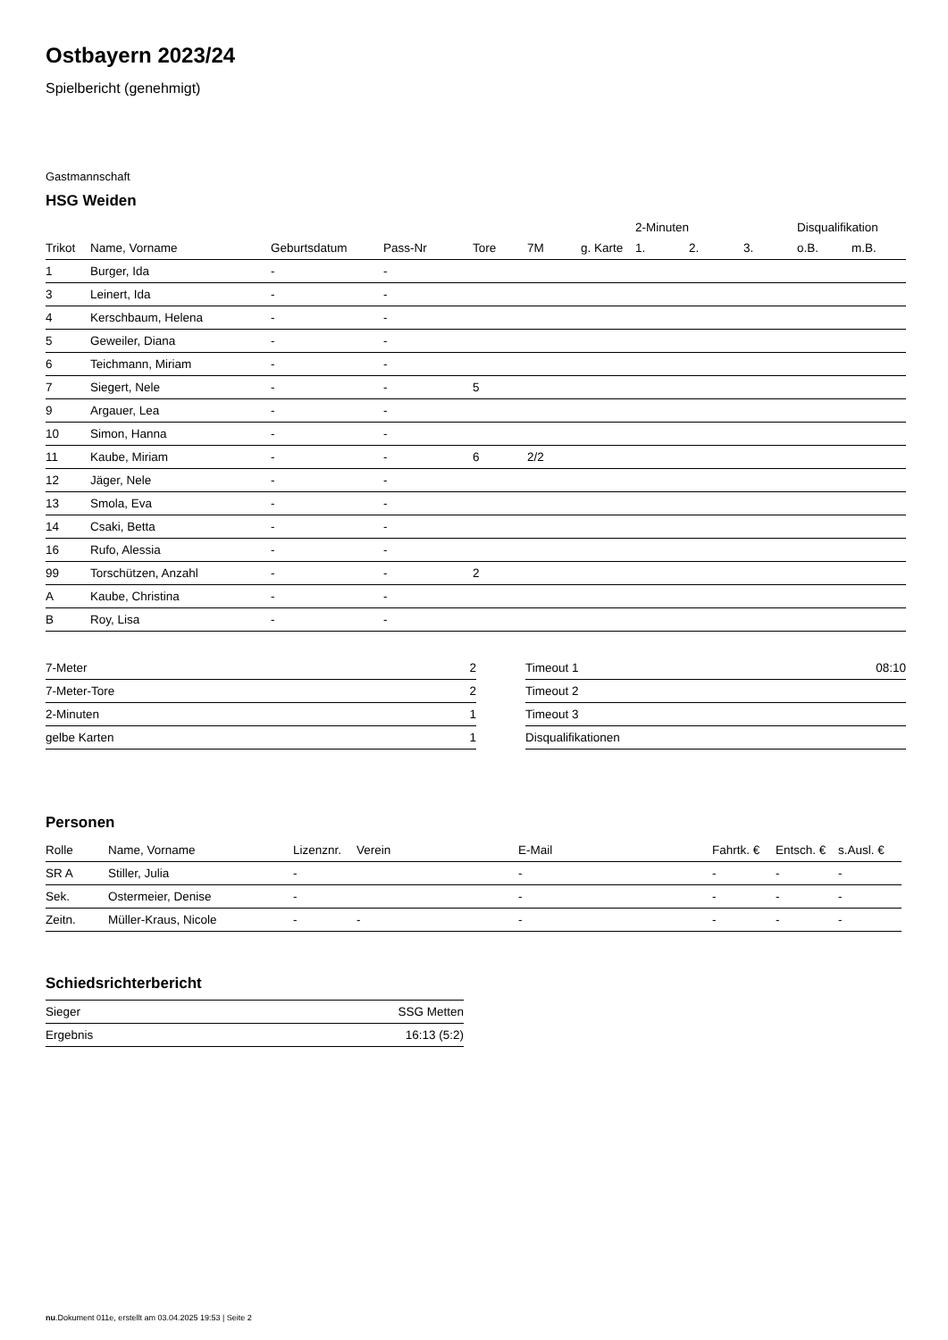Ostbayern 2023/24
Spielbericht (genehmigt)
Gastmannschaft
HSG Weiden
| | | | | | | | 2-Minuten | | | Disqualifikation | |
| --- | --- | --- | --- | --- | --- | --- | --- | --- | --- | --- | --- |
| Trikot | Name, Vorname | Geburtsdatum | Pass-Nr | Tore | 7M | g. Karte | 1. | 2. | 3. | o.B. | m.B. |
| 1 | Burger, Ida | - | - | | | | | | | | |
| 3 | Leinert, Ida | - | - | | | | | | | | |
| 4 | Kerschbaum, Helena | - | - | | | | | | | | |
| 5 | Geweiler, Diana | - | - | | | | | | | | |
| 6 | Teichmann, Miriam | - | - | | | | | | | | |
| 7 | Siegert, Nele | - | - | 5 | | | | | | | |
| 9 | Argauer, Lea | - | - | | | | | | | | |
| 10 | Simon, Hanna | - | - | | | | | | | | |
| 11 | Kaube, Miriam | - | - | 6 | 2/2 | | | | | | |
| 12 | Jäger, Nele | - | - | | | | | | | | |
| 13 | Smola, Eva | - | - | | | | | | | | |
| 14 | Csaki, Betta | - | - | | | | | | | | |
| 16 | Rufo, Alessia | - | - | | | | | | | | |
| 99 | Torschützen, Anzahl | - | - | 2 | | | | | | | |
| A | Kaube, Christina | - | - | | | | | | | | |
| B | Roy, Lisa | - | - | | | | | | | | |
| 7-Meter | 2 |
| 7-Meter-Tore | 2 |
| 2-Minuten | 1 |
| gelbe Karten | 1 |
| Timeout 1 | 08:10 |
| Timeout 2 | |
| Timeout 3 | |
| Disqualifikationen | |
Personen
| Rolle | Name, Vorname | Lizenznr. | Verein | E-Mail | Fahrtk. € | Entsch. € | s.Ausl. € |
| --- | --- | --- | --- | --- | --- | --- | --- |
| SR A | Stiller, Julia | - | | - | - | - | - |
| Sek. | Ostermeier, Denise | - | | - | - | - | - |
| Zeitn. | Müller-Kraus, Nicole | - | - | - | - | - | - |
Schiedsrichterbericht
| Sieger | SSG Metten |
| Ergebnis | 16:13 (5:2) |
nu.Dokument 011e, erstellt am 03.04.2025 19:53 | Seite 2